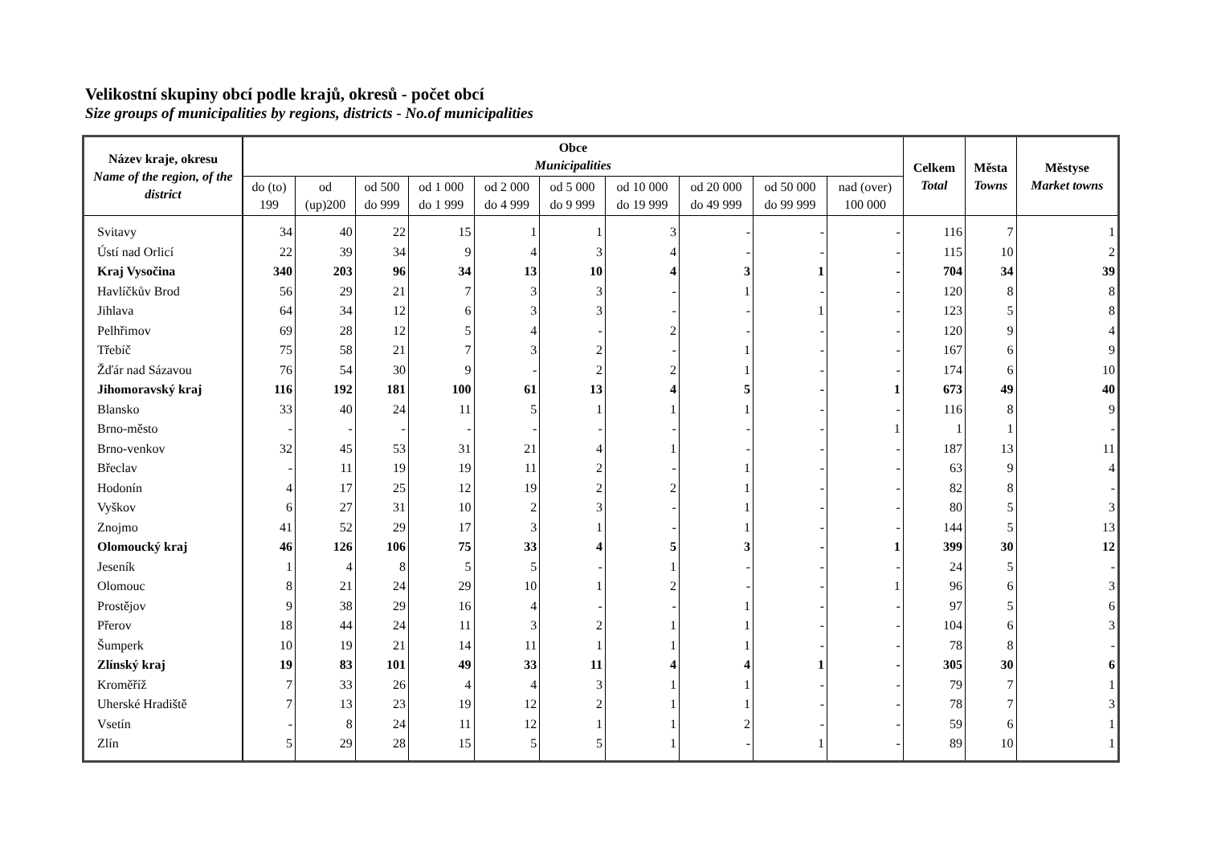Velikostní skupiny obcí podle krajů, okresů - počet obcí
Size groups of municipalities by regions, districts - No.of municipalities
| Název kraje, okresu Name of the region, of the district | Obce Municipalities | | | | | | | | | | Celkem Total | Města Towns | Městyse Market towns |
| --- | --- | --- | --- | --- | --- | --- | --- | --- | --- | --- | --- | --- | --- |
| | do (to) 199 | od (up)200 | od 500 do 999 | od 1 000 do 1 999 | od 2 000 do 4 999 | od 5 000 do 9 999 | od 10 000 do 19 999 | od 20 000 do 49 999 | od 50 000 do 99 999 | nad (over) 100 000 | | | |
| Svitavy | 34 | 40 | 22 | 15 | 1 | 1 | 3 | - | - | - | 116 | 7 | 1 |
| Ústí nad Orlicí | 22 | 39 | 34 | 9 | 4 | 3 | 4 | - | - | - | 115 | 10 | 2 |
| Kraj Vysočina | 340 | 203 | 96 | 34 | 13 | 10 | 4 | 3 | 1 | - | 704 | 34 | 39 |
| Havlíčkův Brod | 56 | 29 | 21 | 7 | 3 | 3 | - | 1 | - | - | 120 | 8 | 8 |
| Jihlava | 64 | 34 | 12 | 6 | 3 | 3 | - | - | 1 | - | 123 | 5 | 8 |
| Pelhřimov | 69 | 28 | 12 | 5 | 4 | - | 2 | - | - | - | 120 | 9 | 4 |
| Třebíč | 75 | 58 | 21 | 7 | 3 | 2 | - | 1 | - | - | 167 | 6 | 9 |
| Žďár nad Sázavou | 76 | 54 | 30 | 9 | - | 2 | 2 | 1 | - | - | 174 | 6 | 10 |
| Jihomoravský kraj | 116 | 192 | 181 | 100 | 61 | 13 | 4 | 5 | - | 1 | 673 | 49 | 40 |
| Blansko | 33 | 40 | 24 | 11 | 5 | 1 | 1 | 1 | - | - | 116 | 8 | 9 |
| Brno-město | - | - | - | - | - | - | - | - | - | 1 | 1 | 1 | - |
| Brno-venkov | 32 | 45 | 53 | 31 | 21 | 4 | 1 | - | - | - | 187 | 13 | 11 |
| Břeclav | - | 11 | 19 | 19 | 11 | 2 | - | 1 | - | - | 63 | 9 | 4 |
| Hodonín | 4 | 17 | 25 | 12 | 19 | 2 | 2 | 1 | - | - | 82 | 8 | - |
| Vyškov | 6 | 27 | 31 | 10 | 2 | 3 | - | 1 | - | - | 80 | 5 | 3 |
| Znojmo | 41 | 52 | 29 | 17 | 3 | 1 | - | 1 | - | - | 144 | 5 | 13 |
| Olomoucký kraj | 46 | 126 | 106 | 75 | 33 | 4 | 5 | 3 | - | 1 | 399 | 30 | 12 |
| Jeseník | 1 | 4 | 8 | 5 | 5 | - | 1 | - | - | - | 24 | 5 | - |
| Olomouc | 8 | 21 | 24 | 29 | 10 | 1 | 2 | - | - | 1 | 96 | 6 | 3 |
| Prostějov | 9 | 38 | 29 | 16 | 4 | - | - | 1 | - | - | 97 | 5 | 6 |
| Přerov | 18 | 44 | 24 | 11 | 3 | 2 | 1 | 1 | - | - | 104 | 6 | 3 |
| Šumperk | 10 | 19 | 21 | 14 | 11 | 1 | 1 | 1 | - | - | 78 | 8 | - |
| Zlínský kraj | 19 | 83 | 101 | 49 | 33 | 11 | 4 | 4 | 1 | - | 305 | 30 | 6 |
| Kroměříž | 7 | 33 | 26 | 4 | 4 | 3 | 1 | 1 | - | - | 79 | 7 | 1 |
| Uherské Hradiště | 7 | 13 | 23 | 19 | 12 | 2 | 1 | 1 | - | - | 78 | 7 | 3 |
| Vsetín | - | 8 | 24 | 11 | 12 | 1 | 1 | 2 | - | - | 59 | 6 | 1 |
| Zlín | 5 | 29 | 28 | 15 | 5 | 5 | 1 | - | 1 | - | 89 | 10 | 1 |